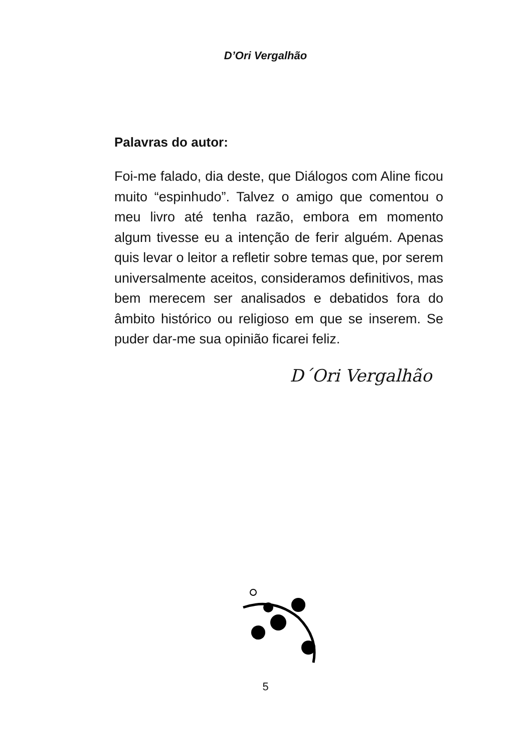D’Ori Vergalhão
Palavras do autor:
Foi-me falado, dia deste, que Diálogos com Aline ficou muito “espinhudo”. Talvez o amigo que comentou o meu livro até tenha razão, embora em momento algum tivesse eu a intenção de ferir alguém. Apenas quis levar o leitor a refletir sobre temas que, por serem universalmente aceitos, consideramos definitivos, mas bem merecem ser analisados e debatidos fora do âmbito histórico ou religioso em que se inserem. Se puder dar-me sua opinião ficarei feliz.
D´Ori Vergalhão
5